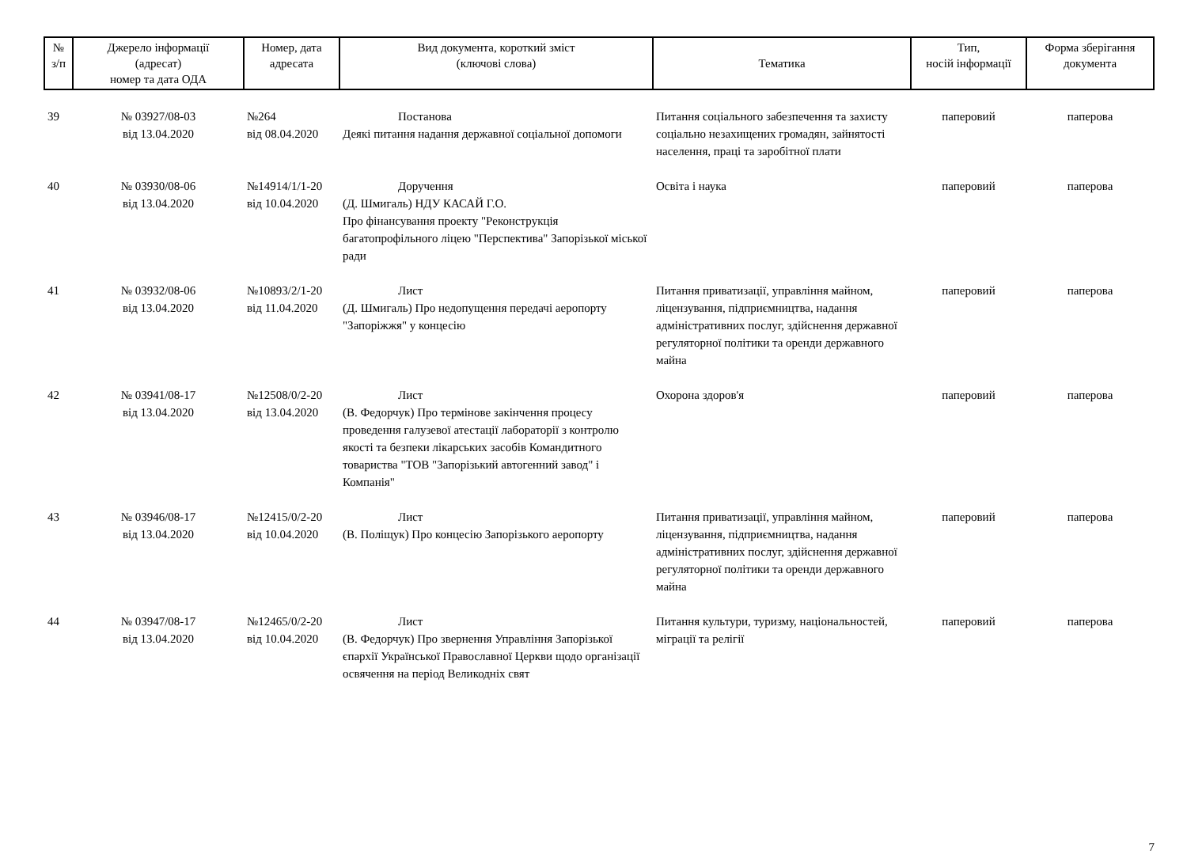| № з/п | Джерело інформації (адресат) номер та дата ОДА | Номер, дата адресата | Вид документа, короткий зміст (ключові слова) | Тематика | Тип, носій інформації | Форма зберігання документа |
| --- | --- | --- | --- | --- | --- | --- |
| 39 | № 03927/08-03 від 13.04.2020 | №264 від 08.04.2020 | Постанова Деякі питання надання державної соціальної допомоги | Питання соціального забезпечення та захисту соціально незахищених громадян, зайнятості населення, праці та заробітної плати | паперовий | паперова |
| 40 | № 03930/08-06 від 13.04.2020 | №14914/1/1-20 від 10.04.2020 | Доручення (Д. Шмигаль) НДУ КАСАЙ Г.О. Про фінансування проекту "Реконструкція багатопрофільного ліцею "Перспектива" Запорізької міської ради | Освіта і наука | паперовий | паперова |
| 41 | № 03932/08-06 від 13.04.2020 | №10893/2/1-20 від 11.04.2020 | Лист (Д. Шмигаль) Про недопущення передачі аеропорту "Запоріжжя" у концесію | Питання приватизації, управління майном, ліцензування, підприємництва, надання адміністративних послуг, здійснення державної регуляторної політики та оренди державного майна | паперовий | паперова |
| 42 | № 03941/08-17 від 13.04.2020 | №12508/0/2-20 від 13.04.2020 | Лист (В. Федорчук) Про термінове закінчення процесу проведення галузевої атестації лабораторії з контролю якості та безпеки лікарських засобів Командитного товариства "ТОВ "Запорізький автогенний завод" і Компанія" | Охорона здоров'я | паперовий | паперова |
| 43 | № 03946/08-17 від 13.04.2020 | №12415/0/2-20 від 10.04.2020 | Лист (В. Поліщук) Про концесію Запорізького аеропорту | Питання приватизації, управління майном, ліцензування, підприємництва, надання адміністративних послуг, здійснення державної регуляторної політики та оренди державного майна | паперовий | паперова |
| 44 | № 03947/08-17 від 13.04.2020 | №12465/0/2-20 від 10.04.2020 | Лист (В. Федорчук) Про звернення Управління Запорізької єпархії Української Православної Церкви щодо організації освячення на період Великодніх свят | Питання культури, туризму, національностей, міграції та релігії | паперовий | паперова |
7